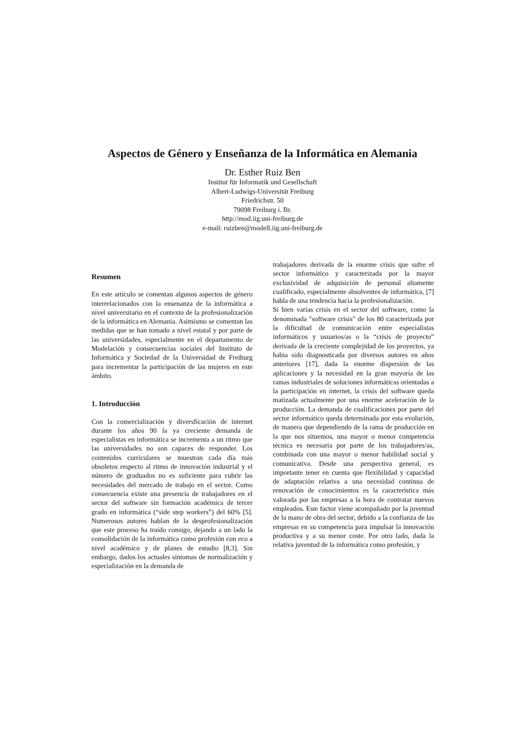Aspectos de Género y Enseñanza de la Informática en Alemania
Dr. Esther Ruiz Ben
Institut für Informatik und Gesellschaft
Albert-Ludwigs-Universität Freiburg
Friedrichstr. 50
79098 Freiburg i. Br.
http://mod.iig.uni-freiburg.de
e-mail: ruizben@modell.iig.uni-freiburg.de
Resumen
En este artículo se comentan algunos aspectos de género interrelacionados con la ensenanza de la informática a nivel universitario en el contexto de la profesionalización de la informática en Alemania. Asimismo se comentan las medidas que se han tomado a nivel estatal y por parte de las universidades, especialmente en el departamento de Modelación y consecuencias sociales del Instituto de Informática y Sociedad de la Universidad de Freiburg para incrementar la participación de las mujeres en este ámbito.
1. Introducción
Con la comercialización y diversficación de internet durante los años 90 la ya creciente demanda de especialistas en informática se incrementa a un ritmo que las universidades no son capaces de responder. Los contenidos curriculares se muestran cada día más obsoletos respecto al ritmo de innovación industrial y el número de graduados no es suficiente para cubrir las necesidades del mercado de trabajo en el sector. Como consecuencia existe una presencia de trabajadores en el sector del software sin formación académica de tercer grado en informática (“side step workers”) del 60% [5]. Numerosos autores hablan de la desprofesionalización que este proceso ha traido consigo, dejando a un lado la consolidación de la informática como profesión con eco a nivel académico y de planes de estudio [8,3]. Sin embargo, dados los actuales síntomas de normalización y especialización en la demanda de
trabajadores derivada de la enorme crisis que sufre el sector informático y caracterizada por la mayor exclusividad de adquisición de personal altamente cualificado, especialmente absolventes de informática, [7] habla de una tendencia hacia la profesionalización.
Si bien varias crisis en el sector del software, como la denominada "software crisis" de los 80 caracterizada por la dificultad de comunicación entre especialistas informáticos y usuarios/as o la “crisis de proyecto” derivada de la creciente complejidad de los proyectos, ya habia sido diagnosticada por diversos autores en años anteriores [17], dada la enorme dispersión de las aplicaciones y la necesidad en la gran mayoría de las ramas industriales de soluciones informáticas orientadas a la participación en internet, la crisis del software queda matizada actualmente por una enorme aceleración de la producción. La demanda de cualificaciones por parte del sector informático queda determinada por esta evolución, de manera que dependiendo de la rama de producción en la que nos situemos, una mayor o menor competencia técnica es necesaria por parte de los trabajadores/as, combinada con una mayor o menor habilidad social y comunicativa. Desde una perspectiva general, es importante tener en cuenta que flexibilidad y capacidad de adaptación relativa a una necesidad continua de renovación de conocimientos es la característica más valorada por las empresas a la hora de contratar nuevos empleados. Este factor viene acompañado por la juventud de la mano de obra del sector, debido a la confianza de las empresas en su competencia para impulsar la innovación productiva y a su menor coste. Por otro lado, dada la relativa juventud de la informática como profesión, y